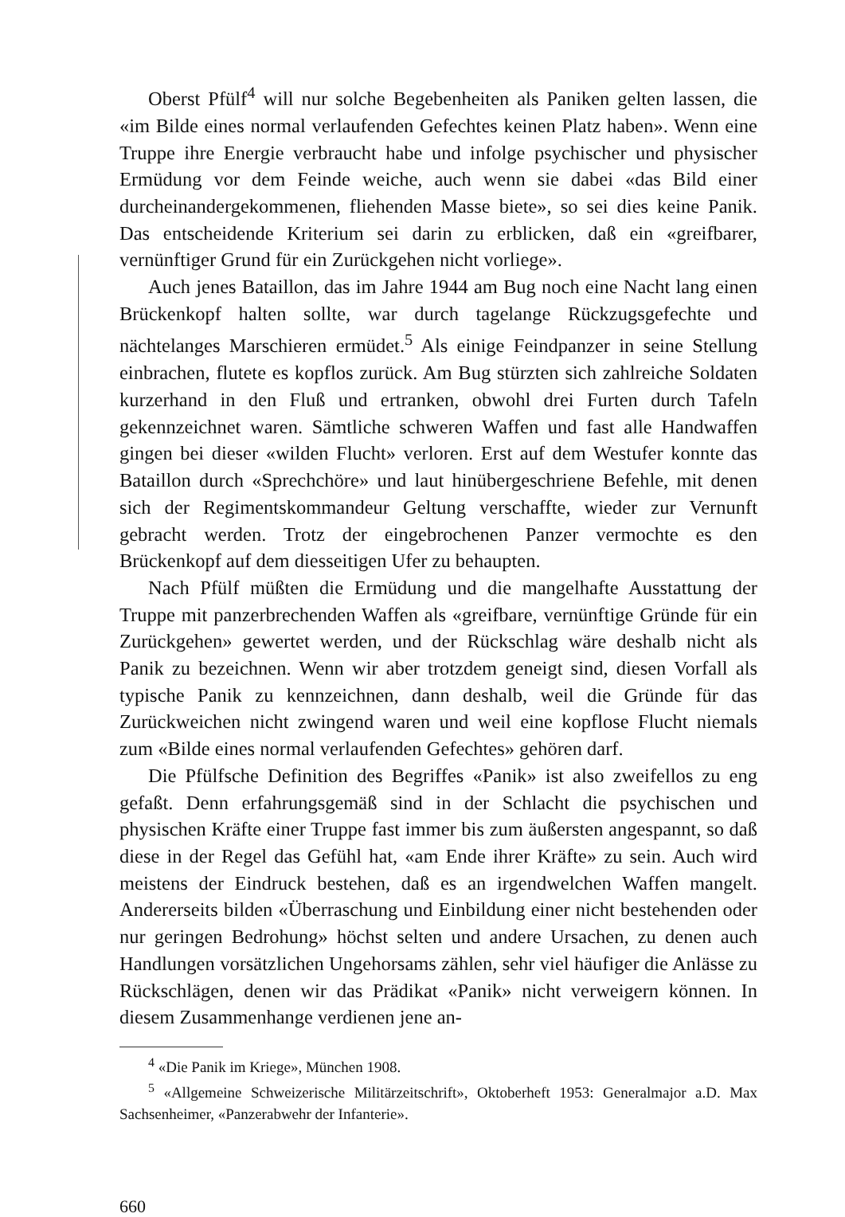Oberst Pfülf<sup>4</sup> will nur solche Begebenheiten als Paniken gelten lassen, die «im Bilde eines normal verlaufenden Gefechtes keinen Platz haben». Wenn eine Truppe ihre Energie verbraucht habe und infolge psychischer und physischer Ermüdung vor dem Feinde weiche, auch wenn sie dabei «das Bild einer durcheinandergekommenen, fliehenden Masse biete», so sei dies keine Panik. Das entscheidende Kriterium sei darin zu erblicken, daß ein «greifbarer, vernünftiger Grund für ein Zurückgehen nicht vorliege».
Auch jenes Bataillon, das im Jahre 1944 am Bug noch eine Nacht lang einen Brückenkopf halten sollte, war durch tagelange Rückzugsgefechte und nächtelanges Marschieren ermüdet.<sup>5</sup> Als einige Feindpanzer in seine Stellung einbrachen, flutete es kopflos zurück. Am Bug stürzten sich zahlreiche Soldaten kurzerhand in den Fluß und ertranken, obwohl drei Furten durch Tafeln gekennzeichnet waren. Sämtliche schweren Waffen und fast alle Handwaffen gingen bei dieser «wilden Flucht» verloren. Erst auf dem Westufer konnte das Bataillon durch «Sprechchöre» und laut hinübergeschriene Befehle, mit denen sich der Regimentskommandeur Geltung verschaffte, wieder zur Vernunft gebracht werden. Trotz der eingebrochenen Panzer vermochte es den Brückenkopf auf dem diesseitigen Ufer zu behaupten.
Nach Pfülf müßten die Ermüdung und die mangelhafte Ausstattung der Truppe mit panzerbrechenden Waffen als «greifbare, vernünftige Gründe für ein Zurückgehen» gewertet werden, und der Rückschlag wäre deshalb nicht als Panik zu bezeichnen. Wenn wir aber trotzdem geneigt sind, diesen Vorfall als typische Panik zu kennzeichnen, dann deshalb, weil die Gründe für das Zurückweichen nicht zwingend waren und weil eine kopflose Flucht niemals zum «Bilde eines normal verlaufenden Gefechtes» gehören darf.
Die Pfülfsche Definition des Begriffes «Panik» ist also zweifellos zu eng gefaßt. Denn erfahrungsgemäß sind in der Schlacht die psychischen und physischen Kräfte einer Truppe fast immer bis zum äußersten angespannt, so daß diese in der Regel das Gefühl hat, «am Ende ihrer Kräfte» zu sein. Auch wird meistens der Eindruck bestehen, daß es an irgendwelchen Waffen mangelt. Andererseits bilden «Überraschung und Einbildung einer nicht bestehenden oder nur geringen Bedrohung» höchst selten und andere Ursachen, zu denen auch Handlungen vorsätzlichen Ungehorsams zählen, sehr viel häufiger die Anlässe zu Rückschlägen, denen wir das Prädikat «Panik» nicht verweigern können. In diesem Zusammenhange verdienen jene an-
<sup>4</sup> «Die Panik im Kriege», München 1908.
<sup>5</sup> «Allgemeine Schweizerische Militärzeitschrift», Oktoberheft 1953: Generalmajor a.D. Max Sachsenheimer, «Panzerabwehr der Infanterie».
660